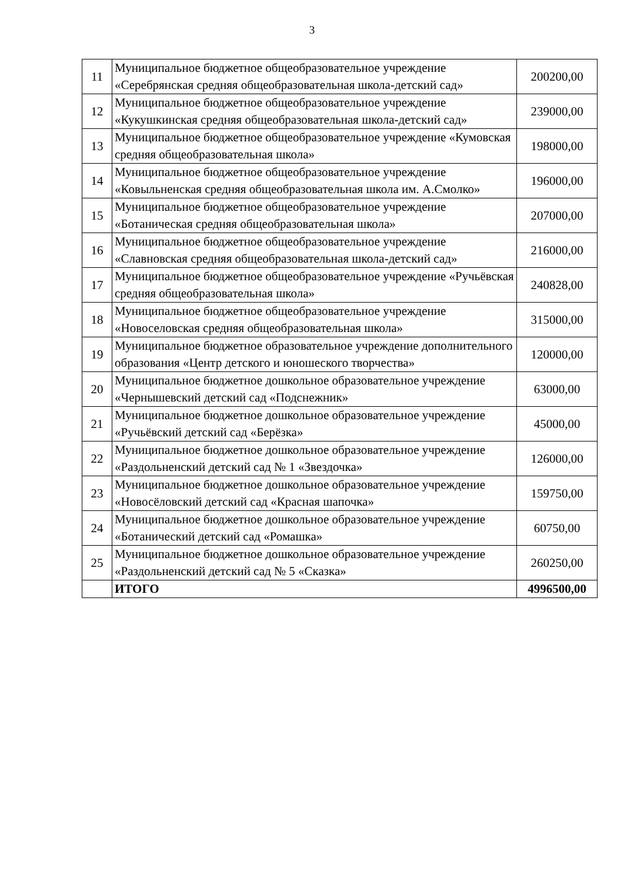3
| 11 | Муниципальное бюджетное общеобразовательное учреждение «Серебрянская средняя общеобразовательная школа-детский сад» | 200200,00 |
| 12 | Муниципальное бюджетное общеобразовательное учреждение «Кукушкинская средняя общеобразовательная школа-детский сад» | 239000,00 |
| 13 | Муниципальное бюджетное общеобразовательное учреждение «Кумовская средняя общеобразовательная школа» | 198000,00 |
| 14 | Муниципальное бюджетное общеобразовательное учреждение «Ковыльненская средняя общеобразовательная школа им. А.Смолко» | 196000,00 |
| 15 | Муниципальное бюджетное общеобразовательное учреждение «Ботаническая средняя общеобразовательная школа» | 207000,00 |
| 16 | Муниципальное бюджетное общеобразовательное учреждение «Славновская средняя общеобразовательная школа-детский сад» | 216000,00 |
| 17 | Муниципальное бюджетное общеобразовательное учреждение «Ручьёвская средняя общеобразовательная школа» | 240828,00 |
| 18 | Муниципальное бюджетное общеобразовательное учреждение «Новоселовская средняя общеобразовательная школа» | 315000,00 |
| 19 | Муниципальное бюджетное образовательное учреждение дополнительного образования «Центр детского и юношеского творчества» | 120000,00 |
| 20 | Муниципальное бюджетное дошкольное образовательное учреждение «Чернышевский детский сад «Подснежник» | 63000,00 |
| 21 | Муниципальное бюджетное дошкольное образовательное учреждение «Ручьёвский детский сад «Берёзка» | 45000,00 |
| 22 | Муниципальное бюджетное дошкольное образовательное учреждение «Раздольненский детский сад № 1 «Звездочка» | 126000,00 |
| 23 | Муниципальное бюджетное дошкольное образовательное учреждение «Новосёловский детский сад «Красная шапочка» | 159750,00 |
| 24 | Муниципальное бюджетное дошкольное образовательное учреждение «Ботанический детский сад «Ромашка» | 60750,00 |
| 25 | Муниципальное бюджетное дошкольное образовательное учреждение «Раздольненский детский сад № 5 «Сказка» | 260250,00 |
| | ИТОГО | 4996500,00 |